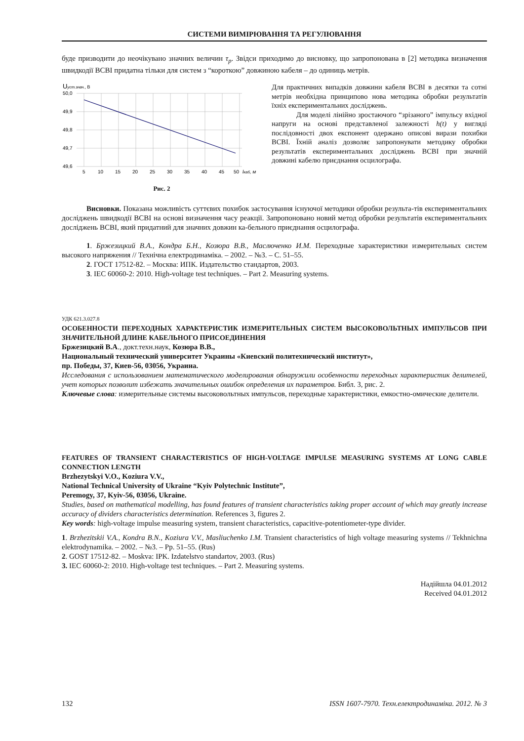СИСТЕМИ ВИМІРЮВАННЯ ТА РЕГУЛЮВАННЯ
буде призводити до неочікувано значних величин τ<sub>p</sub>. Звідси приходимо до висновку, що запропонована в [2] методика визначення швидкодії ВСВІ придатна тільки для систем з “короткою” довжиною кабеля – до одиниць метрів.
Uуст.знач., В
50,0
49,9
49,8
49,7
49,6
5
10
15
20
25
30
35
40
45
50
lкаб, м
Рис. 2
Для практичних випадків довжини кабеля ВСВІ в десятки та сотні метрів необхідна принципово нова методика обробки результатів їхніх експериментальних досліджень.
Для моделі лінійно зростаючого “зрізаного” імпульсу вхідної напруги на основі представленої залежності h(t) у вигляді послідовності двох експонент одержано описові вирази похибки ВСВІ. Їхній аналіз дозволяє запропонувати методику обробки результатів експериментальних досліджень ВСВІ при значній довжині кабелю приєднання осцилографа.
Висновки. Показана можливість суттєвих похибок застосування існуючої методики обробки результа-тів експериментальних досліджень швидкодії ВСВІ на основі визначення часу реакції. Запропоновано новий метод обробки результатів експериментальних досліджень ВСВІ, який придатний для значних довжин ка-бельного приєднання осцилографа.
1. Бржезицкий В.А., Кондра Б.Н., Козюра В.В., Маслюченко И.М. Переходные характеристики измерительных систем высокого напряжения // Технічна електродинаміка. – 2002. – №3. – С. 51–55.
2. ГОСТ 17512-82. – Москва: ИПК. Издательство стандартов, 2003.
3. IEC 60060-2: 2010. High-voltage test techniques. – Part 2. Measuring systems.
УДК 621.3.027.8
ОСОБЕННОСТИ ПЕРЕХОДНЫХ ХАРАКТЕРИСТИК ИЗМЕРИТЕЛЬНЫХ СИСТЕМ ВЫСОКОВОЛЬТНЫХ ИМПУЛЬСОВ ПРИ ЗНАЧИТЕЛЬНОЙ ДЛИНЕ КАБЕЛЬНОГО ПРИСОЕДИНЕНИЯ
Бржезицкий В.А., докт.техн.наук, Козюра В.В.,
Национальный технический университет Украины «Киевский политехнический институт»,
пр. Победы, 37, Киев-56, 03056, Украина.
Исследования с использованием математического моделирования обнаружили особенности переходных характеристик делителей, учет которых позволит избежать значительных ошибок определения их параметров. Библ. 3, рис. 2.
Ключевые слова: измерительные системы высоковольтных импульсов, переходные характеристики, емкостно-омические делители.
FEATURES OF TRANSIENT CHARACTERISTICS OF HIGH-VOLTAGE IMPULSE MEASURING SYSTEMS AT LONG CABLE CONNECTION LENGTH
Brzhezytskyi V.O., Koziura V.V.,
National Technical University of Ukraine “Kyiv Polytechnic Institute”,
Peremogy, 37, Kyiv-56, 03056, Ukraine.
Studies, based on mathematical modelling, has found features of transient characteristics taking proper account of which may greatly increase accuracy of dividers characteristics determination. References 3, figures 2.
Key words: high-voltage impulse measuring system, transient characteristics, capacitive-potentiometer-type divider.
1. Brzhezitskii V.A., Kondra B.N., Koziura V.V., Masliuchenko I.M. Transient characteristics of high voltage measuring systems // Tekhnichna elektrodynamika. – 2002. – №3. – Pp. 51–55. (Rus)
2. GOST 17512-82. – Moskva: IPK. Izdatelstvo standartov, 2003. (Rus)
3. IEC 60060-2: 2010. High-voltage test techniques. – Part 2. Measuring systems.
Надійшла 04.01.2012
Received 04.01.2012
132 ISSN 1607-7970. Техн.електродинаміка. 2012. № 3